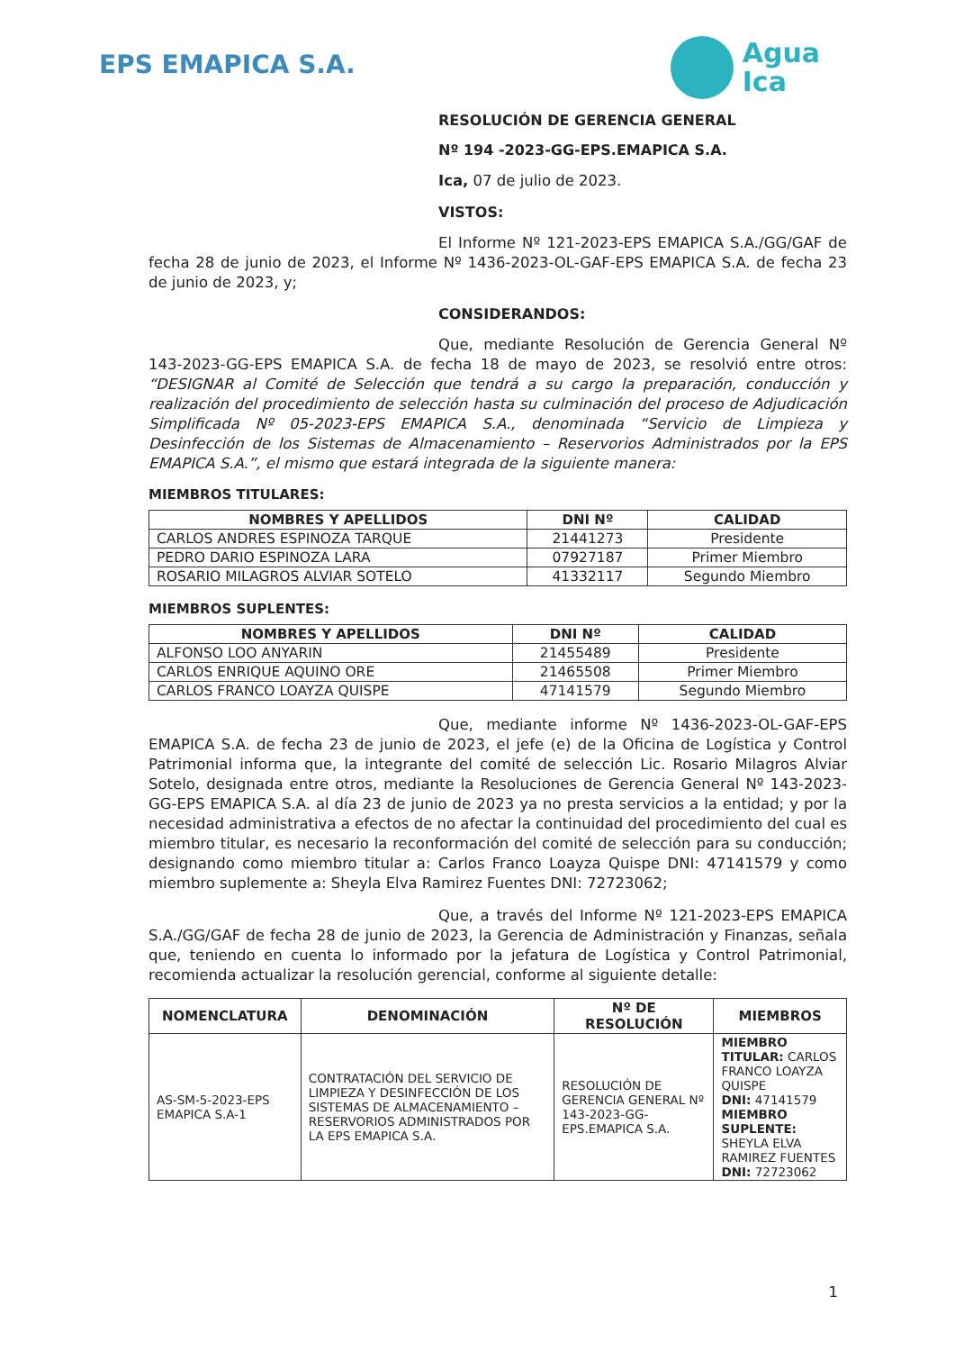EPS EMAPICA S.A.
Agua
Ica
RESOLUCIÓN DE GERENCIA GENERAL
Nº 194 -2023-GG-EPS.EMAPICA S.A.
Ica, 07 de julio de 2023.
VISTOS:
El Informe Nº 121-2023-EPS EMAPICA S.A./GG/GAF de fecha 28 de junio de 2023, el Informe Nº 1436-2023-OL-GAF-EPS EMAPICA S.A. de fecha 23 de junio de 2023, y;
CONSIDERANDOS:
Que, mediante Resolución de Gerencia General Nº 143-2023-GG-EPS EMAPICA S.A. de fecha 18 de mayo de 2023, se resolvió entre otros: “DESIGNAR al Comité de Selección que tendrá a su cargo la preparación, conducción y realización del procedimiento de selección hasta su culminación del proceso de Adjudicación Simplificada Nº 05-2023-EPS EMAPICA S.A., denominada “Servicio de Limpieza y Desinfección de los Sistemas de Almacenamiento – Reservorios Administrados por la EPS EMAPICA S.A.”, el mismo que estará integrada de la siguiente manera:
MIEMBROS TITULARES:
| NOMBRES Y APELLIDOS | DNI Nº | CALIDAD |
| --- | --- | --- |
| CARLOS ANDRES ESPINOZA TARQUE | 21441273 | Presidente |
| PEDRO DARIO ESPINOZA LARA | 07927187 | Primer Miembro |
| ROSARIO MILAGROS ALVIAR SOTELO | 41332117 | Segundo Miembro |
MIEMBROS SUPLENTES:
| NOMBRES Y APELLIDOS | DNI Nº | CALIDAD |
| --- | --- | --- |
| ALFONSO LOO ANYARIN | 21455489 | Presidente |
| CARLOS ENRIQUE AQUINO ORE | 21465508 | Primer Miembro |
| CARLOS FRANCO LOAYZA QUISPE | 47141579 | Segundo Miembro |
Que, mediante informe Nº 1436-2023-OL-GAF-EPS EMAPICA S.A. de fecha 23 de junio de 2023, el jefe (e) de la Oficina de Logística y Control Patrimonial informa que, la integrante del comité de selección Lic. Rosario Milagros Alviar Sotelo, designada entre otros, mediante la Resoluciones de Gerencia General Nº 143-2023-GG-EPS EMAPICA S.A. al día 23 de junio de 2023 ya no presta servicios a la entidad; y por la necesidad administrativa a efectos de no afectar la continuidad del procedimiento del cual es miembro titular, es necesario la reconformación del comité de selección para su conducción; designando como miembro titular a: Carlos Franco Loayza Quispe DNI: 47141579 y como miembro suplemente a: Sheyla Elva Ramirez Fuentes DNI: 72723062;
Que, a través del Informe Nº 121-2023-EPS EMAPICA S.A./GG/GAF de fecha 28 de junio de 2023, la Gerencia de Administración y Finanzas, señala que, teniendo en cuenta lo informado por la jefatura de Logística y Control Patrimonial, recomienda actualizar la resolución gerencial, conforme al siguiente detalle:
| NOMENCLATURA | DENOMINACIÓN | Nº DE RESOLUCIÓN | MIEMBROS |
| --- | --- | --- | --- |
| AS-SM-5-2023-EPS EMAPICA S.A-1 | CONTRATACIÓN DEL SERVICIO DE LIMPIEZA Y DESINFECCIÓN DE LOS SISTEMAS DE ALMACENAMIENTO – RESERVORIOS ADMINISTRADOS POR LA EPS EMAPICA S.A. | RESOLUCIÓN DE GERENCIA GENERAL Nº 143-2023-GG-EPS.EMAPICA S.A. | MIEMBRO TITULAR: CARLOS FRANCO LOAYZA QUISPE DNI: 47141579 MIEMBRO SUPLENTE: SHEYLA ELVA RAMIREZ FUENTES DNI: 72723062 |
1